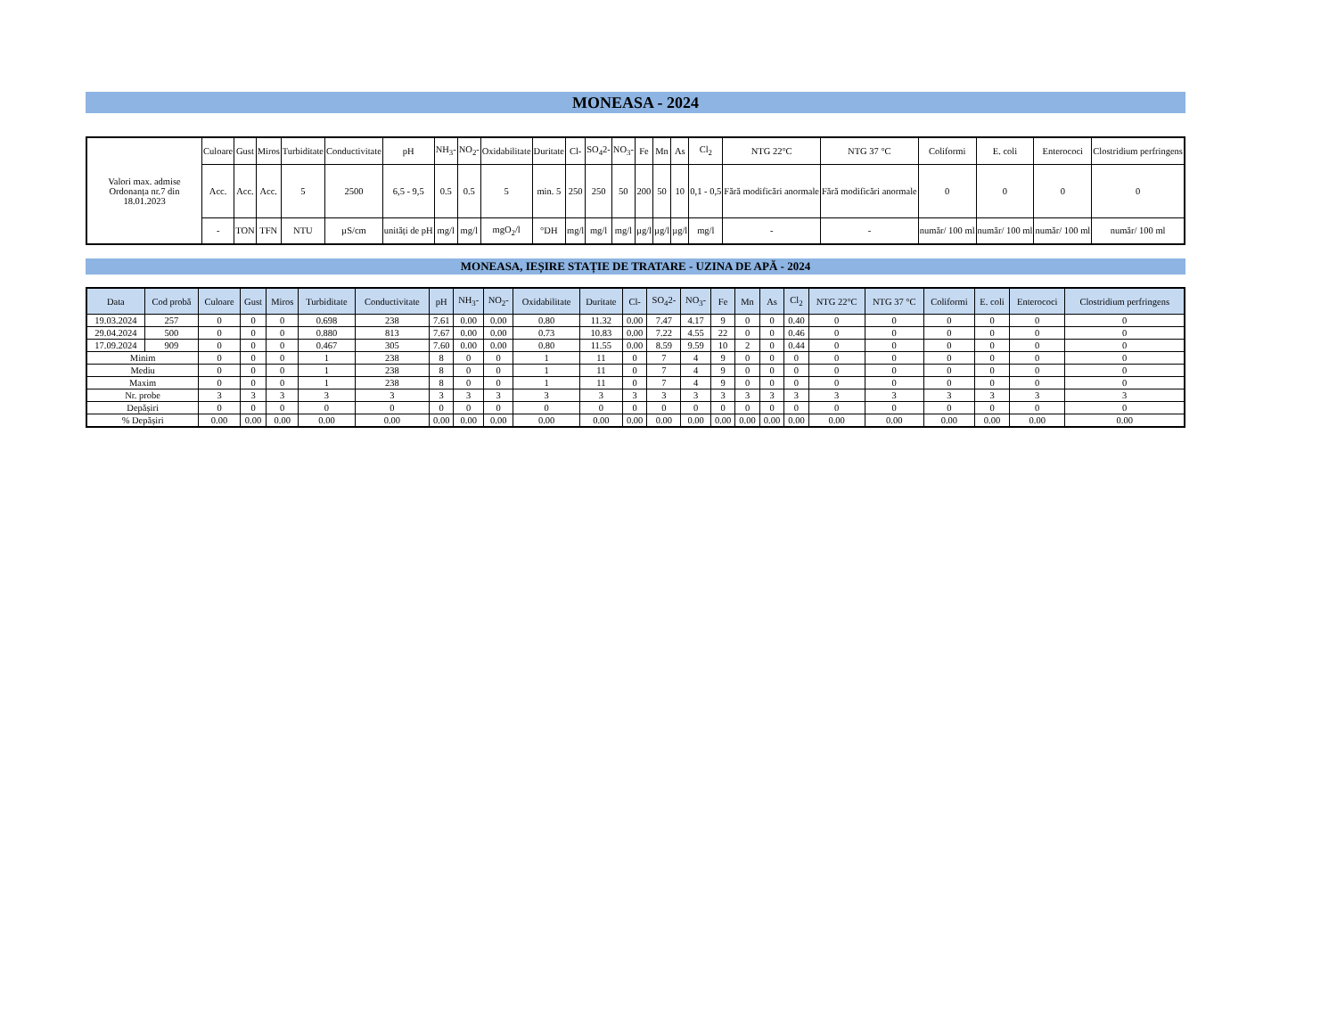MONEASA - 2024
| Valori max. admise Ordonanța nr.7 din 18.01.2023 | Culoare | Gust | Miros | Turbiditate | Conductivitate | pH | NH<sub>3</sub>- | NO<sub>2</sub>- | Oxidabilitate | Duritate | Cl- | SO<sub>4</sub>2- | NO<sub>3</sub>- | Fe | Mn | As | Cl<sub>2</sub> | NTG 22°C | NTG 37 °C | Coliformi | E. coli | Enterococi | Clostridium perfringens |
| | Acc. | Acc. | Acc. | 5 | 2500 | 6,5 - 9,5 | 0.5 | 0.5 | 5 | min. 5 | 250 | 250 | 50 | 200 | 50 | 10 | 0,1 - 0,5 | Fără modificări anormale | Fără modificări anormale | 0 | 0 | 0 | 0 |
| | - | TON | TFN | NTU | µS/cm | unități de pH | mg/l | mg/l | mgO<sub>2</sub>/l | °DH | mg/l | mg/l | mg/l | µg/l | µg/l | µg/l | mg/l | - | - | număr/ 100 ml | număr/ 100 ml | număr/ 100 ml | număr/ 100 ml |
MONEASA, IEȘIRE STAȚIE DE TRATARE - UZINA DE APĂ - 2024
| Data | Cod probă | Culoare | Gust | Miros | Turbiditate | Conductivitate | pH | NH<sub>3</sub>- | NO<sub>2</sub>- | Oxidabilitate | Duritate | Cl- | SO<sub>4</sub>2- | NO<sub>3</sub>- | Fe | Mn | As | Cl<sub>2</sub> | NTG 22°C | NTG 37 °C | Coliformi | E. coli | Enterococi | Clostridium perfringens |
| --- | --- | --- | --- | --- | --- | --- | --- | --- | --- | --- | --- | --- | --- | --- | --- | --- | --- | --- | --- | --- | --- | --- | --- | --- |
| 19.03.2024 | 257 | 0 | 0 | 0 | 0.698 | 238 | 7.61 | 0.00 | 0.00 | 0.80 | 11.32 | 0.00 | 7.47 | 4.17 | 9 | 0 | 0 | 0.40 | 0 | 0 | 0 | 0 | 0 | 0 |
| 29.04.2024 | 500 | 0 | 0 | 0 | 0.880 | 813 | 7.67 | 0.00 | 0.00 | 0.73 | 10.83 | 0.00 | 7.22 | 4.55 | 22 | 0 | 0 | 0.46 | 0 | 0 | 0 | 0 | 0 | 0 |
| 17.09.2024 | 909 | 0 | 0 | 0 | 0.467 | 305 | 7.60 | 0.00 | 0.00 | 0.80 | 11.55 | 0.00 | 8.59 | 9.59 | 10 | 2 | 0 | 0.44 | 0 | 0 | 0 | 0 | 0 | 0 |
| Minim | | 0 | 0 | 0 | 1 | 238 | 8 | 0 | 0 | 1 | 11 | 0 | 7 | 4 | 9 | 0 | 0 | 0 | 0 | 0 | 0 | 0 | 0 | 0 |
| Mediu | | 0 | 0 | 0 | 1 | 238 | 8 | 0 | 0 | 1 | 11 | 0 | 7 | 4 | 9 | 0 | 0 | 0 | 0 | 0 | 0 | 0 | 0 | 0 |
| Maxim | | 0 | 0 | 0 | 1 | 238 | 8 | 0 | 0 | 1 | 11 | 0 | 7 | 4 | 9 | 0 | 0 | 0 | 0 | 0 | 0 | 0 | 0 | 0 |
| Nr. probe | | 3 | 3 | 3 | 3 | 3 | 3 | 3 | 3 | 3 | 3 | 3 | 3 | 3 | 3 | 3 | 3 | 3 | 3 | 3 | 3 | 3 | 3 | 3 |
| Depășiri | | 0 | 0 | 0 | 0 | 0 | 0 | 0 | 0 | 0 | 0 | 0 | 0 | 0 | 0 | 0 | 0 | 0 | 0 | 0 | 0 | 0 | 0 | 0 |
| % Depășiri | | 0.00 | 0.00 | 0.00 | 0.00 | 0.00 | 0.00 | 0.00 | 0.00 | 0.00 | 0.00 | 0.00 | 0.00 | 0.00 | 0.00 | 0.00 | 0.00 | 0.00 | 0.00 | 0.00 | 0.00 | 0.00 | 0.00 | 0.00 |